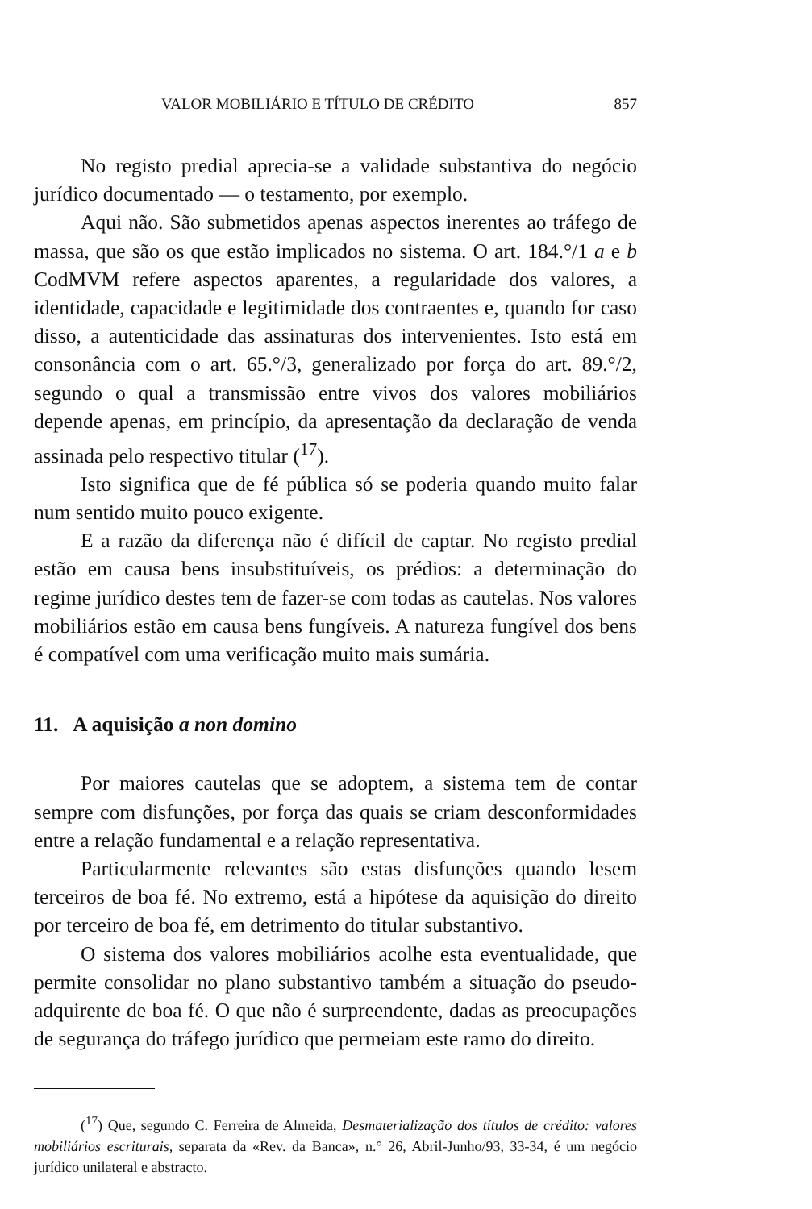VALOR MOBILIÁRIO E TÍTULO DE CRÉDITO 857
No registo predial aprecia-se a validade substantiva do negócio jurídico documentado — o testamento, por exemplo.
Aqui não. São submetidos apenas aspectos inerentes ao tráfego de massa, que são os que estão implicados no sistema. O art. 184.°/1 a e b CodMVM refere aspectos aparentes, a regularidade dos valores, a identidade, capacidade e legitimidade dos contraentes e, quando for caso disso, a autenticidade das assinaturas dos intervenientes. Isto está em consonância com o art. 65.°/3, generalizado por força do art. 89.°/2, segundo o qual a transmissão entre vivos dos valores mobiliários depende apenas, em princípio, da apresentação da declaração de venda assinada pelo respectivo titular (<sup>17</sup>).
Isto significa que de fé pública só se poderia quando muito falar num sentido muito pouco exigente.
E a razão da diferença não é difícil de captar. No registo predial estão em causa bens insubstituíveis, os prédios: a determinação do regime jurídico destes tem de fazer-se com todas as cautelas. Nos valores mobiliários estão em causa bens fungíveis. A natureza fungível dos bens é compatível com uma verificação muito mais sumária.
11. A aquisição a non domino
Por maiores cautelas que se adoptem, a sistema tem de contar sempre com disfunções, por força das quais se criam desconformidades entre a relação fundamental e a relação representativa.
Particularmente relevantes são estas disfunções quando lesem terceiros de boa fé. No extremo, está a hipótese da aquisição do direito por terceiro de boa fé, em detrimento do titular substantivo.
O sistema dos valores mobiliários acolhe esta eventualidade, que permite consolidar no plano substantivo também a situação do pseudo-adquirente de boa fé. O que não é surpreendente, dadas as preocupações de segurança do tráfego jurídico que permeiam este ramo do direito.
(<sup>17</sup>) Que, segundo C. Ferreira de Almeida, Desmaterialização dos títulos de crédito: valores mobiliários escriturais, separata da «Rev. da Banca», n.° 26, Abril-Junho/93, 33-34, é um negócio jurídico unilateral e abstracto.